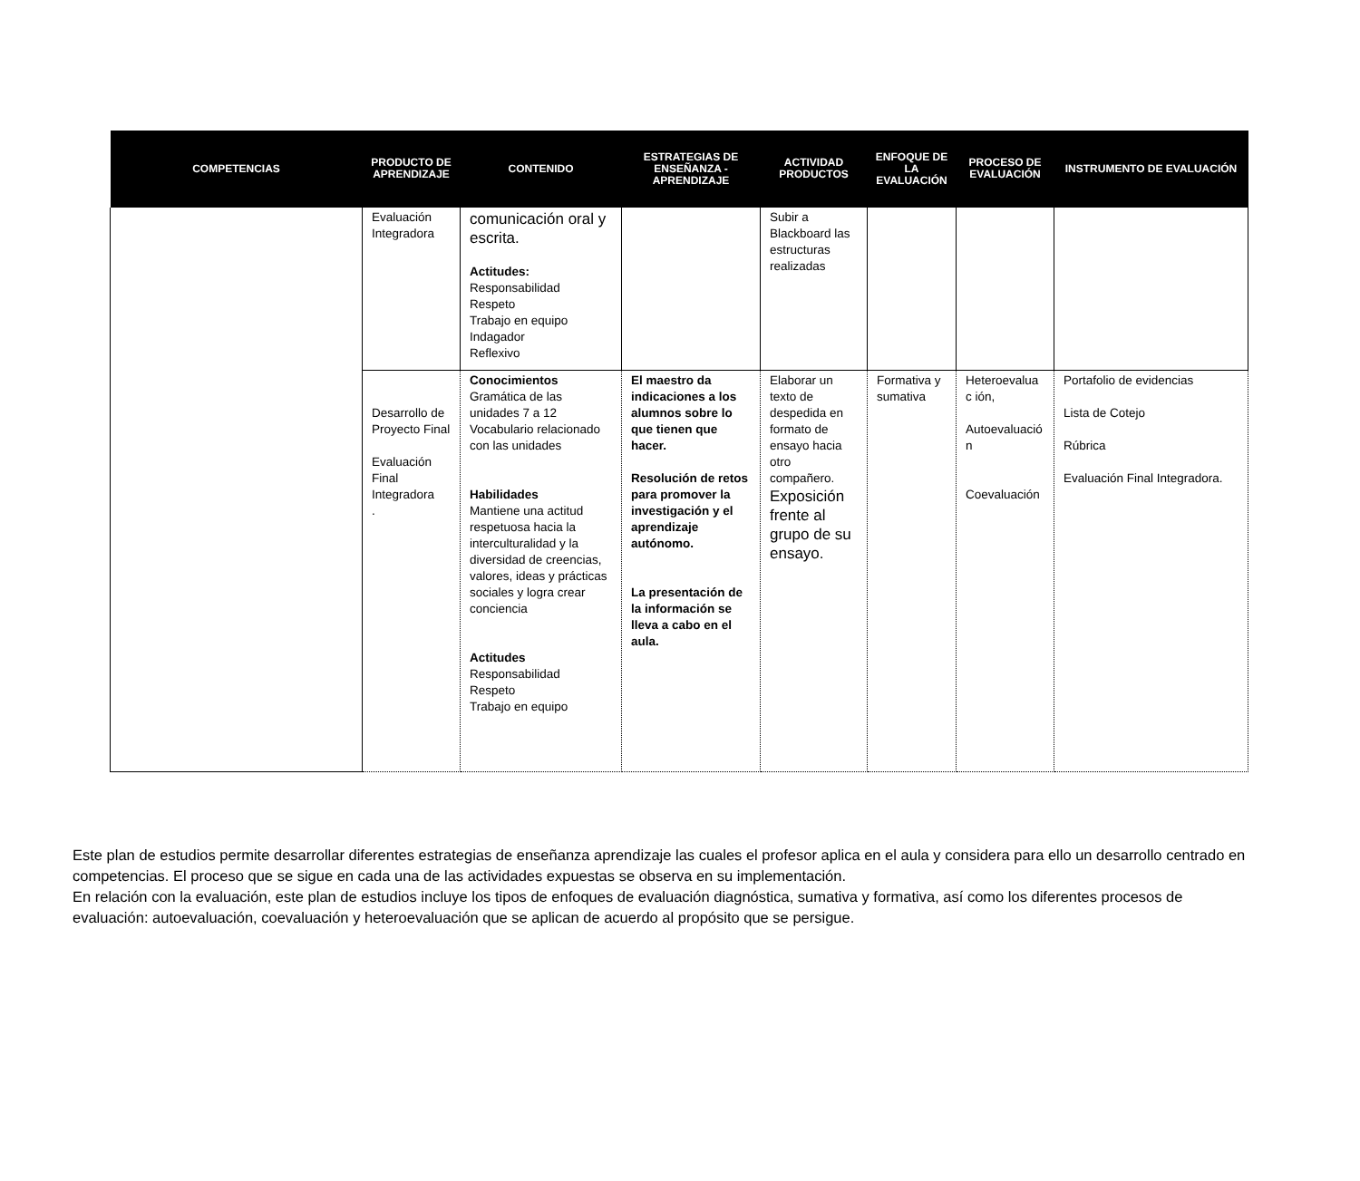| COMPETENCIAS | PRODUCTO DE APRENDIZAJE | CONTENIDO | ESTRATEGIAS DE ENSEÑANZA - APRENDIZAJE | ACTIVIDAD PRODUCTOS | ENFOQUE DE LA EVALUACIÓN | PROCESO DE EVALUACIÓN | INSTRUMENTO DE EVALUACIÓN |
| --- | --- | --- | --- | --- | --- | --- | --- |
| | Evaluación Integradora | comunicación oral y escrita. Actitudes: Responsabilidad Respeto Trabajo en equipo Indagador Reflexivo | | Subir a Blackboard las estructuras realizadas | | | |
| | Desarrollo de Proyecto Final Evaluación Final Integradora . | Conocimientos Gramática de las unidades 7 a 12 Vocabulario relacionado con las unidades Habilidades Mantiene una actitud respetuosa hacia la interculturalidad y la diversidad de creencias, valores, ideas y prácticas sociales y logra crear conciencia Actitudes Responsabilidad Respeto Trabajo en equipo | El maestro da indicaciones a los alumnos sobre lo que tienen que hacer. Resolución de retos para promover la investigación y el aprendizaje autónomo. La presentación de la información se lleva a cabo en el aula. | Elaborar un texto de despedida en formato de ensayo hacia otro compañero. Exposición frente al grupo de su ensayo. | Formativa y sumativa | Heteroevalua c ión, Autoevaluació n Coevaluación | Portafolio de evidencias Lista de Cotejo Rúbrica Evaluación Final Integradora. |
Este plan de estudios permite desarrollar diferentes estrategias de enseñanza aprendizaje las cuales el profesor aplica en el aula y considera para ello un desarrollo centrado en competencias. El proceso que se sigue en cada una de las actividades expuestas se observa en su implementación.
En relación con la evaluación, este plan de estudios incluye los tipos de enfoques de evaluación diagnóstica, sumativa y formativa, así como los diferentes procesos de evaluación: autoevaluación, coevaluación y heteroevaluación que se aplican de acuerdo al propósito que se persigue.